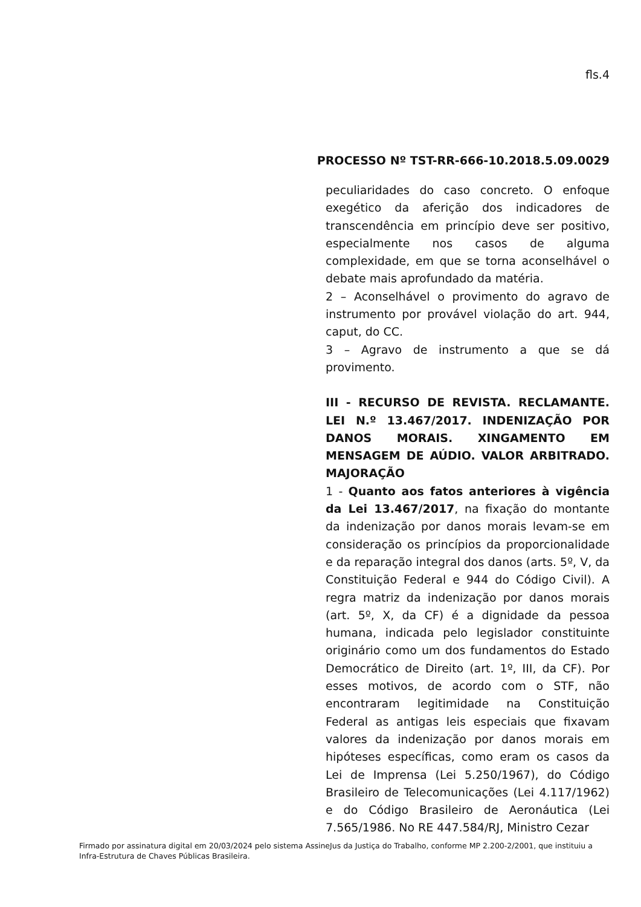fls.4
PROCESSO Nº TST-RR-666-10.2018.5.09.0029
peculiaridades do caso concreto. O enfoque exegético da aferição dos indicadores de transcendência em princípio deve ser positivo, especialmente nos casos de alguma complexidade, em que se torna aconselhável o debate mais aprofundado da matéria.
2 – Aconselhável o provimento do agravo de instrumento por provável violação do art. 944, caput, do CC.
3 – Agravo de instrumento a que se dá provimento.
III - RECURSO DE REVISTA. RECLAMANTE. LEI N.º 13.467/2017. INDENIZAÇÃO POR DANOS MORAIS. XINGAMENTO EM MENSAGEM DE AÚDIO. VALOR ARBITRADO. MAJORAÇÃO
1 - Quanto aos fatos anteriores à vigência da Lei 13.467/2017, na fixação do montante da indenização por danos morais levam-se em consideração os princípios da proporcionalidade e da reparação integral dos danos (arts. 5º, V, da Constituição Federal e 944 do Código Civil). A regra matriz da indenização por danos morais (art. 5º, X, da CF) é a dignidade da pessoa humana, indicada pelo legislador constituinte originário como um dos fundamentos do Estado Democrático de Direito (art. 1º, III, da CF). Por esses motivos, de acordo com o STF, não encontraram legitimidade na Constituição Federal as antigas leis especiais que fixavam valores da indenização por danos morais em hipóteses específicas, como eram os casos da Lei de Imprensa (Lei 5.250/1967), do Código Brasileiro de Telecomunicações (Lei 4.117/1962) e do Código Brasileiro de Aeronáutica (Lei 7.565/1986. No RE 447.584/RJ, Ministro Cezar
Firmado por assinatura digital em 20/03/2024 pelo sistema AssineJus da Justiça do Trabalho, conforme MP 2.200-2/2001, que instituiu a Infra-Estrutura de Chaves Públicas Brasileira.